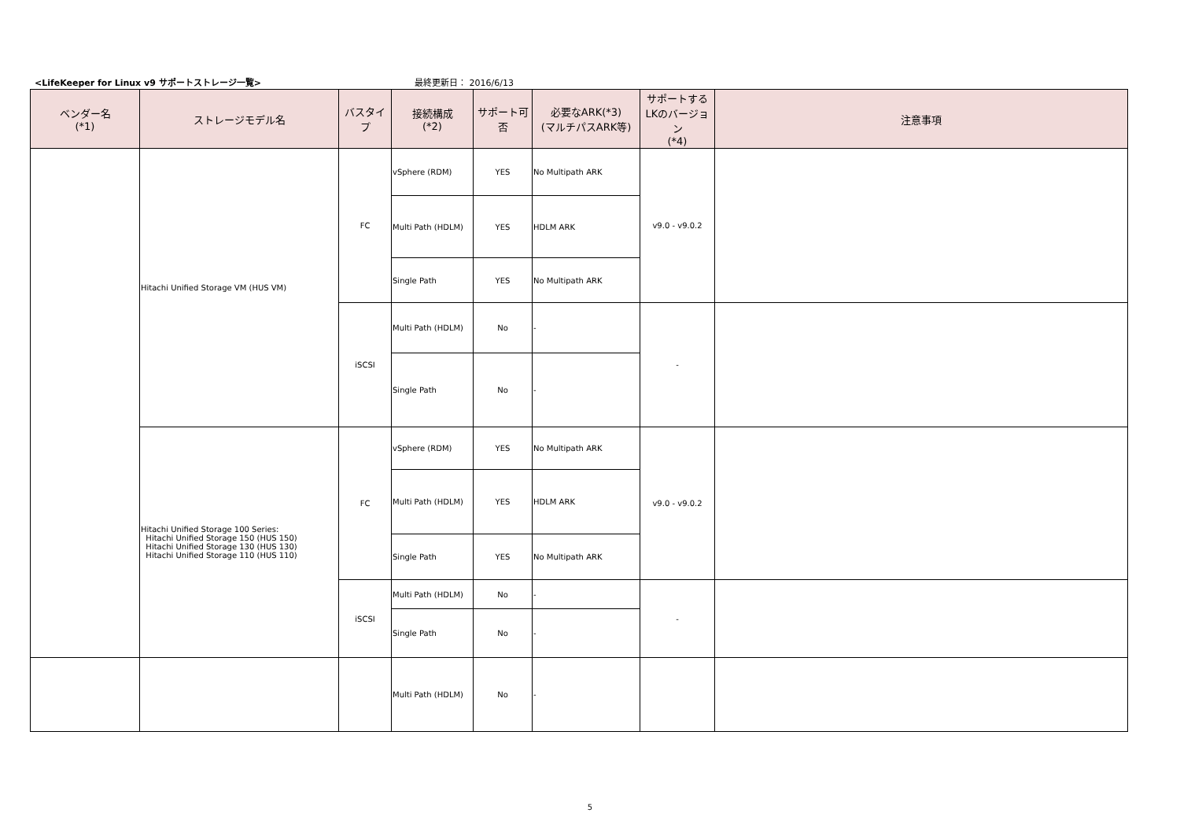<LifeKeeper for Linux v9 サポートストレージ一覧> 最終更新日： 2016/6/13
| ベンダー名 (*1) | ストレージモデル名 | バスタイプ | 接続構成 (*2) | サポート可否 | 必要なARK(*3) (マルチパスARK等) | サポートする LKのバージョン (*4) | 注意事項 |
| --- | --- | --- | --- | --- | --- | --- | --- |
| | Hitachi Unified Storage VM (HUS VM) | FC | vSphere (RDM) | YES | No Multipath ARK | v9.0 - v9.0.2 | |
| | | | Multi Path (HDLM) | YES | HDLM ARK | | |
| | | | Single Path | YES | No Multipath ARK | | |
| | | iSCSI | Multi Path (HDLM) | No | - | - | |
| | | | Single Path | No | - | | |
| | Hitachi Unified Storage 100 Series: Hitachi Unified Storage 150 (HUS 150) Hitachi Unified Storage 130 (HUS 130) Hitachi Unified Storage 110 (HUS 110) | FC | vSphere (RDM) | YES | No Multipath ARK | v9.0 - v9.0.2 | |
| | | | Multi Path (HDLM) | YES | HDLM ARK | | |
| | | | Single Path | YES | No Multipath ARK | | |
| | | iSCSI | Multi Path (HDLM) | No | - | - | |
| | | | Single Path | No | - | | |
| | | | Multi Path (HDLM) | No | - | | |
5